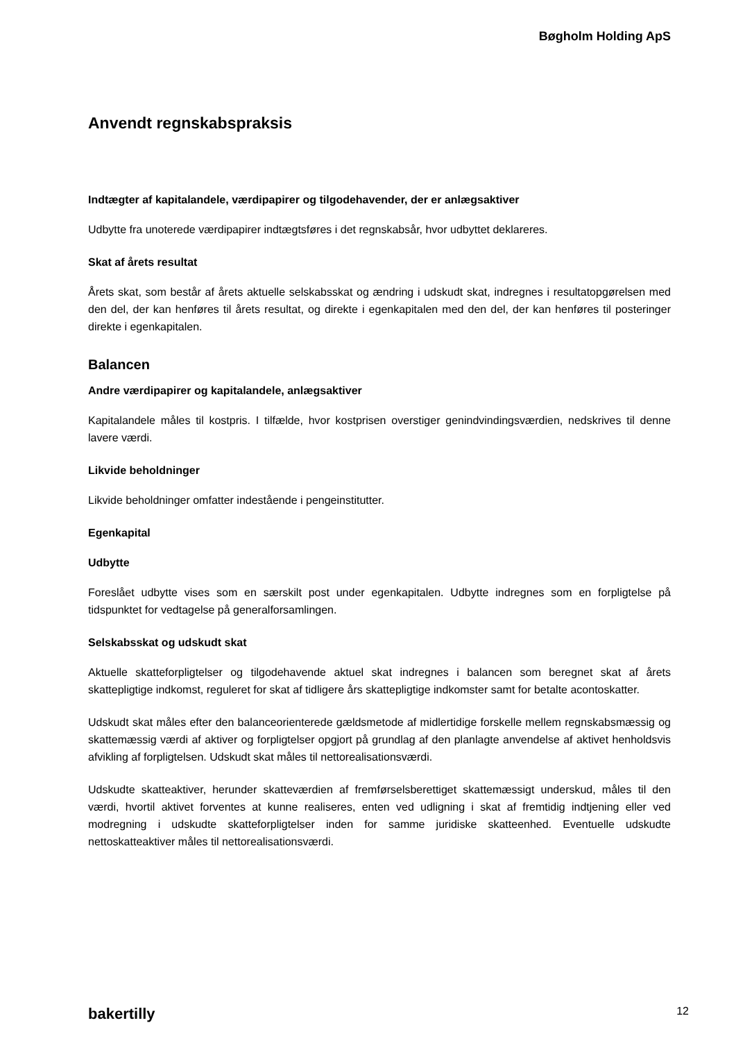Bøgholm Holding ApS
Anvendt regnskabspraksis
Indtægter af kapitalandele, værdipapirer og tilgodehavender, der er anlægsaktiver
Udbytte fra unoterede værdipapirer indtægtsføres i det regnskabsår, hvor udbyttet deklareres.
Skat af årets resultat
Årets skat, som består af årets aktuelle selskabsskat og ændring i udskudt skat, indregnes i resultatopgø­relsen med den del, der kan henføres til årets resultat, og direkte i egenkapitalen med den del, der kan henføres til posteringer direkte i egenkapitalen.
Balancen
Andre værdipapirer og kapitalandele, anlægsaktiver
Kapitalandele måles til kostpris. I tilfælde, hvor kostprisen overstiger genindvindingsværdien, nedskrives til denne lavere værdi.
Likvide beholdninger
Likvide beholdninger omfatter indestående i pengeinstitutter.
Egenkapital
Udbytte
Foreslået udbytte vises som en særskilt post under egenkapitalen. Udbytte indregnes som en forpligtelse på tidspunktet for vedtagelse på generalforsamlingen.
Selskabsskat og udskudt skat
Aktuelle skatteforpligtelser og tilgodehavende aktuel skat indregnes i balancen som beregnet skat af årets skattepligtige indkomst, reguleret for skat af tidligere års skattepligtige indkomster samt for betalte aconto­skatter.
Udskudt skat måles efter den balanceorienterede gældsmetode af midlertidige forskelle mellem regn­skabsmæssig og skattemæssig værdi af aktiver og forpligtelser opgjort på grundlag af den planlagte an­vendelse af aktivet henholdsvis afvikling af forpligtelsen. Udskudt skat måles til nettorealisationsværdi.
Udskudte skatteaktiver, herunder skatteværdien af fremførselsberettiget skattemæssigt underskud, måles til den værdi, hvortil aktivet forventes at kunne realiseres, enten ved udligning i skat af fremtidig indtjening eller ved modregning i udskudte skatteforpligtelser inden for samme juridiske skatteenhed. Eventuelle ud­skudte nettoskatteaktiver måles til nettorealisationsværdi.
bakertilly 12